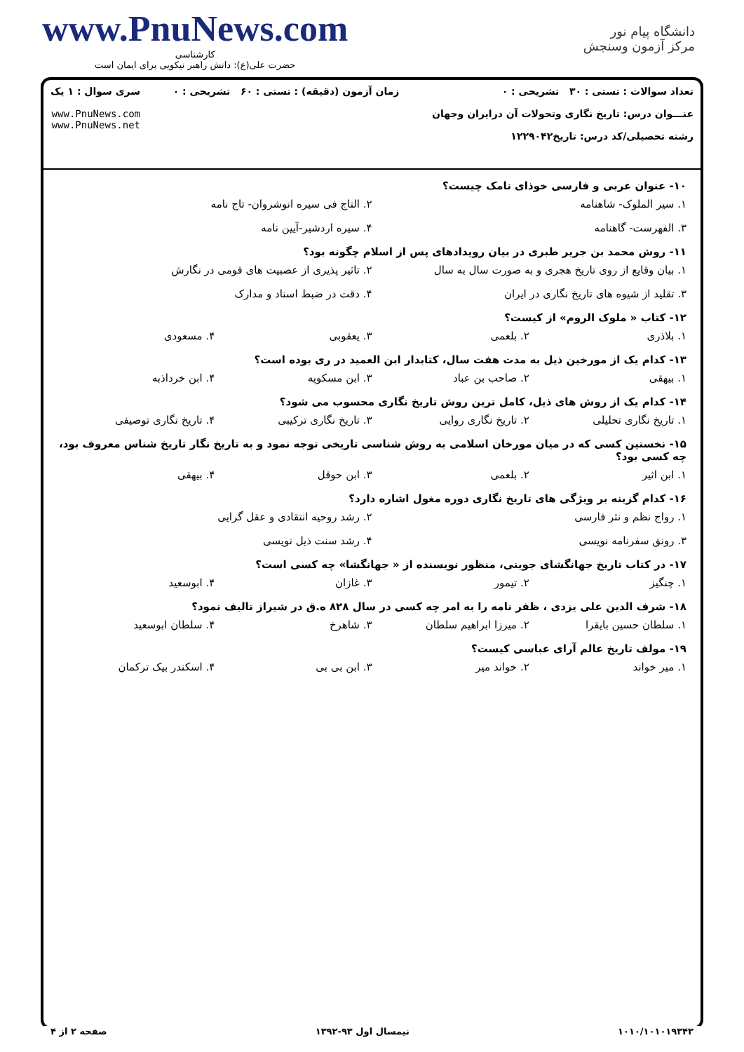دانشگاه پیام نور
مرکز آزمون وسنجش
www.PnuNews.com
کارشناسی
حضرت علی(ع): دانش راهبر نیکویی برای ایمان است
تعداد سوالات : تستی : ۳۰ تشریحی : ۰
عنـــوان درس: تاریخ نگاری وتحولات آن درایران وجهان
رشته تحصیلی/کد درس: تاریخ۱۲۲۹۰۴۲
زمان آزمون (دقیقه) : تستی : ۶۰ تشریحی : ۰
سری سوال : ۱ یک
www.PnuNews.com
www.PnuNews.net
۱۰- عنوان عربی و فارسی خوذای نامک چیست؟
۱. سیر الملوک- شاهنامه ۲. التاج فی سیره انوشروان- تاج نامه
۳. الفهرست- گاهنامه ۴. سیره اردشیر-آیین نامه
۱۱- روش محمد بن جریر طبری در بیان رویدادهای پس از اسلام چگونه بود؟
۱. بیان وقایع از روی تاریخ هجری و به صورت سال به سال
۲. تاثیر پذیری از عصبیت های قومی در نگارش
۳. تقلید از شیوه های تاریخ نگاری در ایران
۴. دقت در ضبط اسناد و مدارک
۱۲- کتاب « ملوک الروم» از کیست؟
۱. بلاذری ۲. بلعمی ۳. یعقوبی ۴. مسعودی
۱۳- کدام یک از مورخین ذیل به مدت هفت سال، کتابدار ابن العمید در ری بوده است؟
۱. بیهقی ۲. صاحب بن عباد ۳. ابن مسکویه ۴. ابن خرداذبه
۱۴- کدام یک از روش های ذیل، کامل ترین روش تاریخ نگاری محسوب می شود؟
۱. تاریخ نگاری تحلیلی ۲. تاریخ نگاری روایی ۳. تاریخ نگاری ترکیبی ۴. تاریخ نگاری توصیفی
۱۵- نخستین کسی که در میان مورخان اسلامی به روش شناسی تاریخی توجه نمود و به تاریخ نگار تاریخ شناس معروف بود، چه کسی بود؟
۱. ابن اثیر ۲. بلعمی ۳. ابن حوقل ۴. بیهقی
۱۶- کدام گزینه بر ویژگی های تاریخ نگاری دوره مغول اشاره دارد؟
۱. رواج نظم و نثر فارسی ۲. رشد روحیه انتقادی و عقل گرایی
۳. رونق سفرنامه نویسی ۴. رشد سنت ذیل نویسی
۱۷- در کتاب تاریخ جهانگشای جوینی، منظور نویسنده از « جهانگشا» چه کسی است؟
۱. چنگیز ۲. تیمور ۳. غازان ۴. ابوسعید
۱۸- شرف الدین علی یزدی ، ظفر نامه را به امر چه کسی در سال ۸۲۸ ه.ق در شیراز تالیف نمود؟
۱. سلطان حسین بایقرا ۲. میرزا ابراهیم سلطان ۳. شاهرخ ۴. سلطان ابوسعید
۱۹- مولف تاریخ عالم آرای عباسی کیست؟
۱. میر خواند ۲. خواند میر ۳. ابن بی بی ۴. اسکندر بیک ترکمان
۱۰۱۰/۱۰۱۰۱۹۳۴۳ نیمسال اول ۹۳-۱۳۹۲ صفحه ۲ از ۴